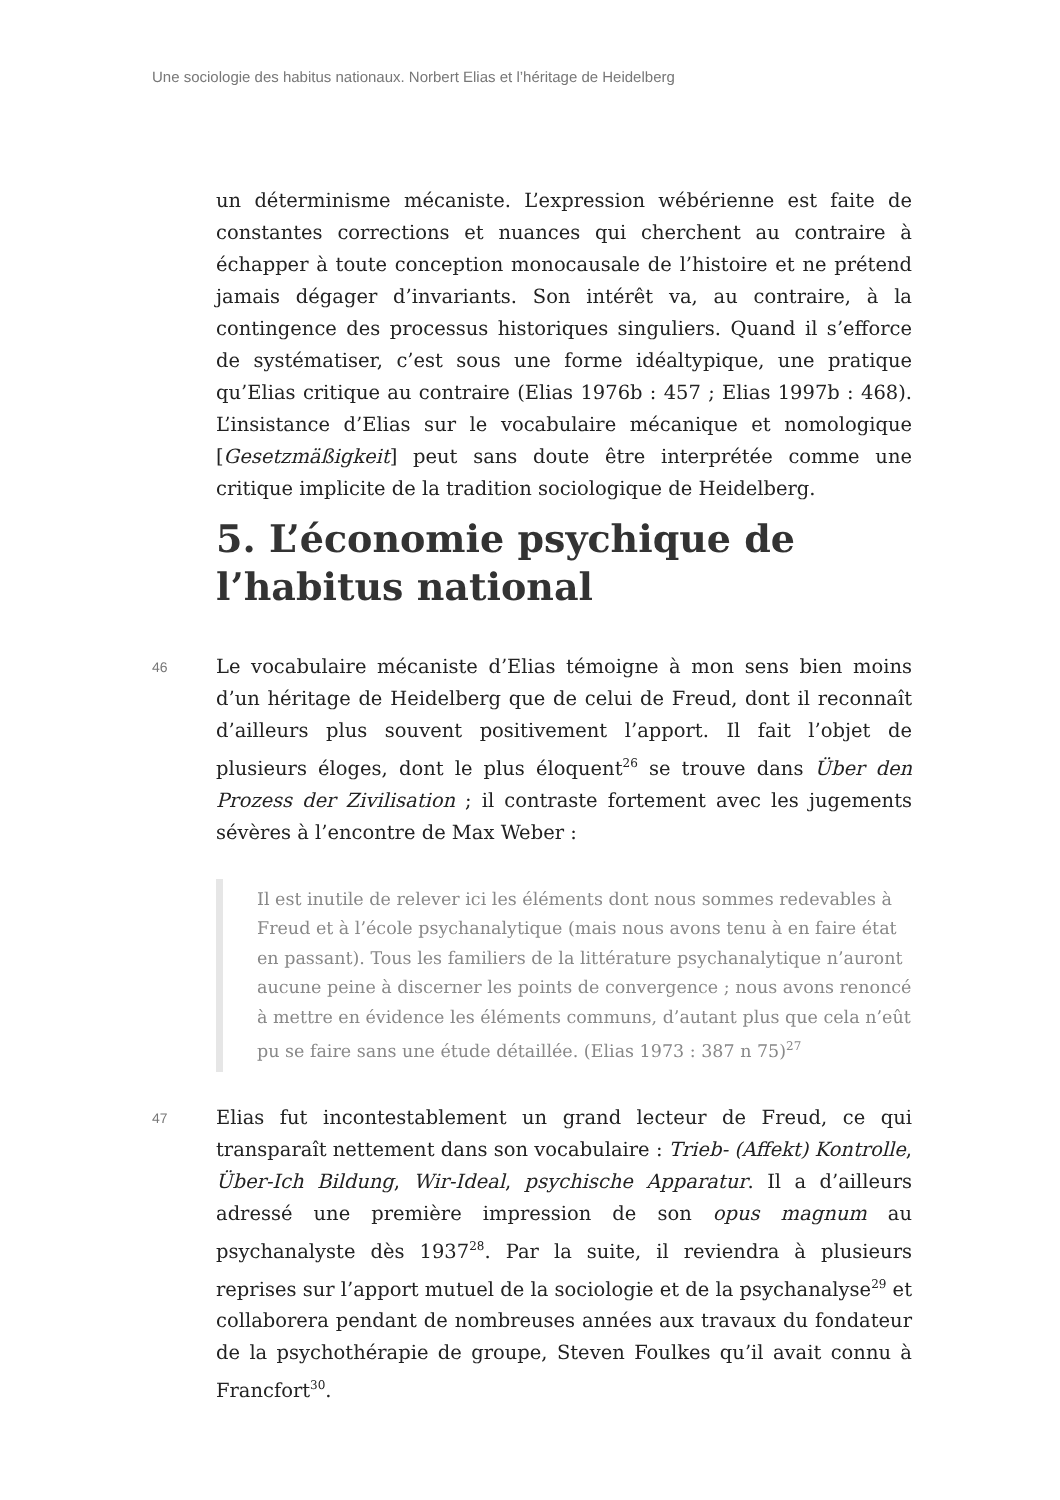Une sociologie des habitus nationaux. Norbert Elias et l’héritage de Heidelberg
un déterminisme mécaniste. L’expression wébérienne est faite de constantes corrections et nuances qui cherchent au contraire à échapper à toute conception monocausale de l’histoire et ne prétend jamais dégager d’invariants. Son intérêt va, au contraire, à la contingence des processus historiques singuliers. Quand il s’efforce de systématiser, c’est sous une forme idéaltypique, une pratique qu’Elias critique au contraire (Elias 1976b : 457 ; Elias 1997b : 468). L’insistance d’Elias sur le vocabulaire mécanique et nomologique [Gesetzmäßigkeit] peut sans doute être interprétée comme une critique implicite de la tradition sociologique de Heidelberg.
5. L’économie psychique de l’habitus national
46
Le vocabulaire mécaniste d’Elias témoigne à mon sens bien moins d’un héritage de Heidelberg que de celui de Freud, dont il reconnaît d’ailleurs plus souvent positivement l’apport. Il fait l’objet de plusieurs éloges, dont le plus éloquent<sup>26</sup> se trouve dans Über den Prozess der Zivilisation ; il contraste fortement avec les jugements sévères à l’encontre de Max Weber :
Il est inutile de relever ici les éléments dont nous sommes redevables à Freud et à l’école psychanalytique (mais nous avons tenu à en faire état en passant). Tous les familiers de la littérature psychanalytique n’auront aucune peine à discerner les points de convergence ; nous avons renoncé à mettre en évidence les éléments communs, d’autant plus que cela n’eût pu se faire sans une étude détaillée. (Elias 1973 : 387 n 75)<sup>27</sup>
47
Elias fut incontestablement un grand lecteur de Freud, ce qui transparaît nettement dans son vocabulaire : Trieb- (Affekt) Kontrolle, Über-Ich Bildung, Wir-Ideal, psychische Apparatur. Il a d’ailleurs adressé une première impression de son opus magnum au psychanalyste dès 1937<sup>28</sup>. Par la suite, il reviendra à plusieurs reprises sur l’apport mutuel de la sociologie et de la psychanalyse<sup>29</sup> et collaborera pendant de nombreuses années aux travaux du fondateur de la psychothérapie de groupe, Steven Foulkes qu’il avait connu à Francfort<sup>30</sup>.